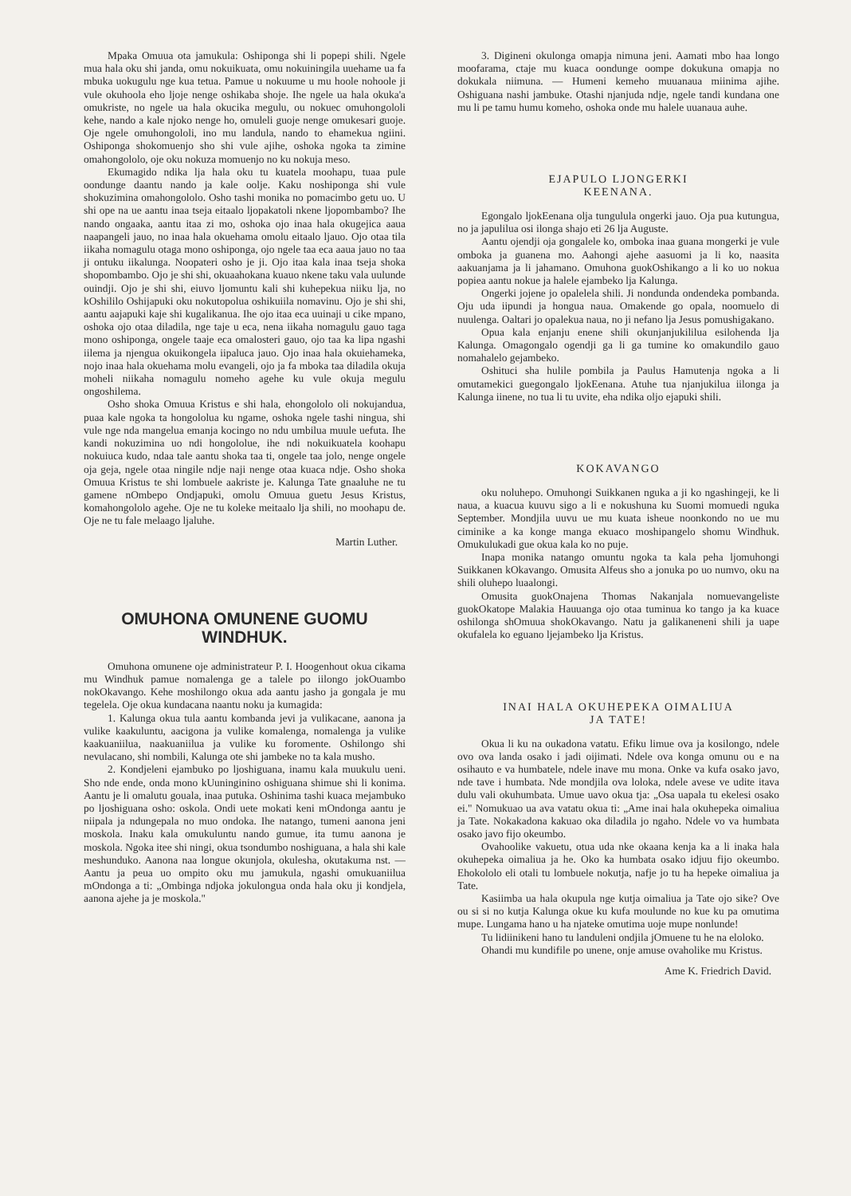Mpaka Omuua ota jamukula: Oshiponga shi li popepi shili. Ngele mua hala oku shi janda, omu nokuikuata, omu nokuiningila uuehame ua fa mbuka uokugulu nge kua tetua. Pamue u nokuume u mu hoole nohoole ji vule okuhoola eho ljoje nenge oshikaba shoje. Ihe ngele ua hala okuka'a omukriste, no ngele ua hala okucika megulu, ou nokuec omuhongololi kehe, nando a kale njoko nenge ho, omuleli guoje nenge omukesari guoje. Oje ngele omuhongololi, ino mu landula, nando to ehamekua ngiini. Oshiponga shokomuenjo sho shi vule ajihe, oshoka ngoka ta zimine omahongololo, oje oku nokuza momuenjo no ku nokuja meso.
Ekumagido ndika lja hala oku tu kuatela moohapu, tuaa pule oondunge daantu nando ja kale oolje. Kaku noshiponga shi vule shokuzimina omahongololo. Osho tashi monika no pomacimbo getu uo. U shi ope na ue aantu inaa tseja eitaalo ljopakatoli nkene ljopombambo? Ihe nando ongaaka, aantu itaa zi mo, oshoka ojo inaa hala okugejica aaua naapangeli jauo, no inaa hala okuehama omolu eitaalo ljauo. Ojo otaa tila iikaha nomagulu otaga mono oshiponga, ojo ngele taa eca aaua jauo no taa ji ontuku iikalunga. Noopateri osho je ji. Ojo itaa kala inaa tseja shoka shopombambo. Ojo je shi shi, okuaahokana kuauo nkene taku vala uulunde ouindji. Ojo je shi shi, eiuvo ljomuntu kali shi kuhepekua niiku lja, no kOshililo Oshijapuki oku nokutopolua oshikuiila nomavinu. Ojo je shi shi, aantu aajapuki kaje shi kugalikanua. Ihe ojo itaa eca uuinaji u cike mpano, oshoka ojo otaa diladila, nge taje u eca, nena iikaha nomagulu gauo taga mono oshiponga, ongele taaje eca omalosteri gauo, ojo taa ka lipa ngashi iilema ja njengua okuikongela iipaluca jauo. Ojo inaa hala okuiehameka, nojo inaa hala okuehama molu evangeli, ojo ja fa mboka taa diladila okuja moheli niikaha nomagulu nomeho agehe ku vule okuja megulu ongoshilema.
Osho shoka Omuua Kristus e shi hala, ehongololo oli nokujandua, puaa kale ngoka ta hongololua ku ngame, oshoka ngele tashi ningua, shi vule nge nda mangelua emanja kocingo no ndu umbilua muule uefuta. Ihe kandi nokuzimina uo ndi hongololue, ihe ndi nokuikuatela koohapu nokuiuca kudo, ndaa tale aantu shoka taa ti, ongele taa jolo, nenge ongele oja geja, ngele otaa ningile ndje naji nenge otaa kuaca ndje. Osho shoka Omuua Kristus te shi lombuele aakriste je. Kalunga Tate gnaaluhe ne tu gamene nOmbepo Ondjapuki, omolu Omuua guetu Jesus Kristus, komahongololo agehe. Oje ne tu koleke meitaalo lja shili, no moohapu de. Oje ne tu fale melaago ljaluhe.
Martin Luther.
OMUHONA OMUNENE GUOMU WINDHUK.
Omuhona omunene oje administrateur P. I. Hoogenhout okua cikama mu Windhuk pamue nomalenga ge a talele po iilongo jokOuambo nokOkavango. Kehe moshilongo okua ada aantu jasho ja gongala je mu tegelela. Oje okua kundacana naantu noku ja kumagida:
1. Kalunga okua tula aantu kombanda jevi ja vulikacane, aanona ja vulike kaakuluntu, aacigona ja vulike komalenga, nomalenga ja vulike kaakuaniilua, naakuaniilua ja vulike ku foromente. Oshilongo shi nevulacano, shi nombili, Kalunga ote shi jambeke no ta kala musho.
2. Kondjeleni ejambuko po ljoshiguana, inamu kala muukulu ueni. Sho nde ende, onda mono kUuninginino oshiguana shimue shi li konima. Aantu je li omalutu gouala, inaa putuka. Oshinima tashi kuaca mejambuko po ljoshiguana osho: oskola. Ondi uete mokati keni mOndonga aantu je niipala ja ndungepala no muo ondoka. Ihe natango, tumeni aanona jeni moskola. Inaku kala omukuluntu nando gumue, ita tumu aanona je moskola. Ngoka itee shi ningi, okua tsondumbo noshiguana, a hala shi kale meshunduko. Aanona naa longue okunjola, okulesha, okutakuma nst. — Aantu ja peua uo ompito oku mu jamukula, ngashi omukuaniilua mOndonga a ti: „Ombinga ndjoka jokulongua onda hala oku ji kondjela, aanona ajehe ja je moskola."
3. Digineni okulonga omapja nimuna jeni. Aamati mbo haa longo moofarama, ctaje mu kuaca oondunge oompe dokukuna omapja no dokukala niimuna. — Humeni kemeho muuanaua miinima ajihe. Oshiguana nashi jambuke. Otashi njanjuda ndje, ngele tandi kundana one mu li pe tamu humu komeho, oshoka onde mu halele uuanaua auhe.
EJAPULO LJONGERKI
KEENANA.
Egongalo ljokEenana olja tungulula ongerki jauo. Oja pua kutungua, no ja japulilua osi ilonga shajo eti 26 lja Auguste.
Aantu ojendji oja gongalele ko, omboka inaa guana mongerki je vule omboka ja guanena mo. Aahongi ajehe aasuomi ja li ko, naasita aakuanjama ja li jahamano. Omuhona guokOshikango a li ko uo nokua popiea aantu nokue ja halele ejambeko lja Kalunga.
Ongerki jojene jo opalelela shili. Ji nondunda ondendeka pombanda. Oju uda iipundi ja hongua naua. Omakende go opala, noomuelo di nuulenga. Oaltari jo opalekua naua, no ji nefano lja Jesus pomushigakano.
Opua kala enjanju enene shili okunjanjukililua esilohenda lja Kalunga. Omagongalo ogendji ga li ga tumine ko omakundilo gauo nomahalelo gejambeko.
Oshituci sha hulile pombila ja Paulus Hamutenja ngoka a li omutamekici guegongalo ljokEenana. Atuhe tua njanjukilua iilonga ja Kalunga iinene, no tua li tu uvite, eha ndika oljo ejapuki shili.
KOKAVANGO
oku noluhepo. Omuhongi Suikkanen nguka a ji ko ngashingeji, ke li naua, a kuacua kuuvu sigo a li e nokushuna ku Suomi momuedi nguka September. Mondjila uuvu ue mu kuata isheue noonkondo no ue mu ciminike a ka konge manga ekuaco moshipangelo shomu Windhuk. Omukulukadi gue okua kala ko no puje.
Inapa monika natango omuntu ngoka ta kala peha ljomuhongi Suikkanen kOkavango. Omusita Alfeus sho a jonuka po uo numvo, oku na shili oluhepo luaalongi.
Omusita guokOnajena Thomas Nakanjala nomuevangeliste guokOkatope Malakia Hauuanga ojo otaa tuminua ko tango ja ka kuace oshilonga shOmuua shokOkavango. Natu ja galikaneneni shili ja uape okufalela ko eguano ljejambeko lja Kristus.
INAI HALA OKUHEPEKA OIMALIUA
JA TATE!
Okua li ku na oukadona vatatu. Efiku limue ova ja kosilongo, ndele ovo ova landa osako i jadi oijimati. Ndele ova konga omunu ou e na osihauto e va humbatele, ndele inave mu mona. Onke va kufa osako javo, nde tave i humbata. Nde mondjila ova loloka, ndele avese ve udite itava dulu vali okuhumbata. Umue uavo okua tja: „Osa uapala tu ekelesi osako ei." Nomukuao ua ava vatatu okua ti: „Ame inai hala okuhepeka oimaliua ja Tate. Nokakadona kakuao oka diladila jo ngaho. Ndele vo va humbata osako javo fijo okeumbo.
Ovahoolike vakuetu, otua uda nke okaana kenja ka a li inaka hala okuhepeka oimaliua ja he. Oko ka humbata osako idjuu fijo okeumbo. Ehokololo eli otali tu lombuele nokutja, nafje jo tu ha hepeke oimaliua ja Tate.
Kasiimba ua hala okupula nge kutja oimaliua ja Tate ojo sike? Ove ou si si no kutja Kalunga okue ku kufa moulunde no kue ku pa omutima mupe. Lungama hano u ha njateke omutima uoje mupe nonlunde!
Tu lidiinikeni hano tu landuleni ondjila jOmuene tu he na eloloko.
Ohandi mu kundifile po unene, onje amuse ovaholike mu Kristus.
Ame K. Friedrich David.